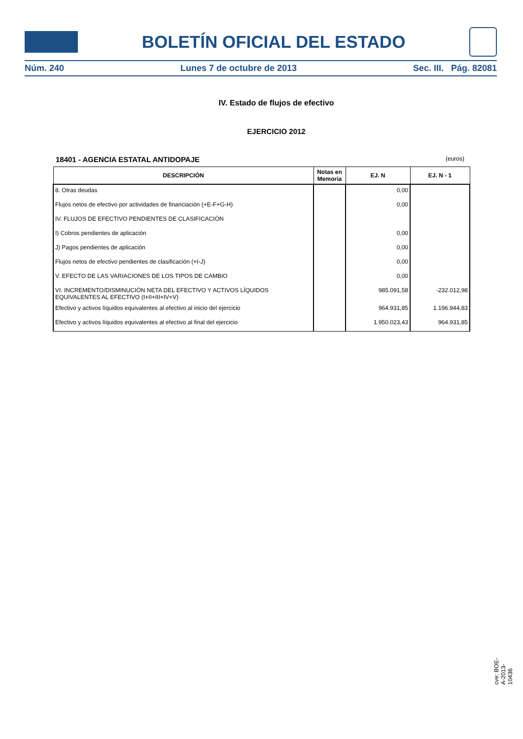BOLETÍN OFICIAL DEL ESTADO
Núm. 240 Lunes 7 de octubre de 2013 Sec. III. Pág. 82081
IV. Estado de flujos de efectivo
EJERCICIO 2012
18401 - AGENCIA ESTATAL ANTIDOPAJE (euros)
| DESCRIPCIÓN | Notas en Memoria | EJ. N | EJ. N - 1 |
| --- | --- | --- | --- |
| 8. Otras deudas | | 0,00 | |
| Flujos netos de efectivo por actividades de financiación (+E-F+G-H) | | 0,00 | |
| IV. FLUJOS DE EFECTIVO PENDIENTES DE CLASIFICACIÓN | | | |
| I) Cobros pendientes de aplicación | | 0,00 | |
| J) Pagos pendientes de aplicación | | 0,00 | |
| Flujos netos de efectivo pendientes de clasificación (+I-J) | | 0,00 | |
| V. EFECTO DE LAS VARIACIONES DE LOS TIPOS DE CAMBIO | | 0,00 | |
| VI. INCREMENTO/DISMINUCIÓN NETA DEL EFECTIVO Y ACTIVOS LÍQUIDOS EQUIVALENTES AL EFECTIVO (I+II+III+IV+V) | | 985.091,58 | -232.012,98 |
| Efectivo y activos líquidos equivalentes al efectivo al inicio del ejercicio | | 964.931,85 | 1.196.944,83 |
| Efectivo y activos líquidos equivalentes al efectivo al final del ejercicio | | 1.950.023,43 | 964.931,85 |
cve: BOE-A-2013-10436